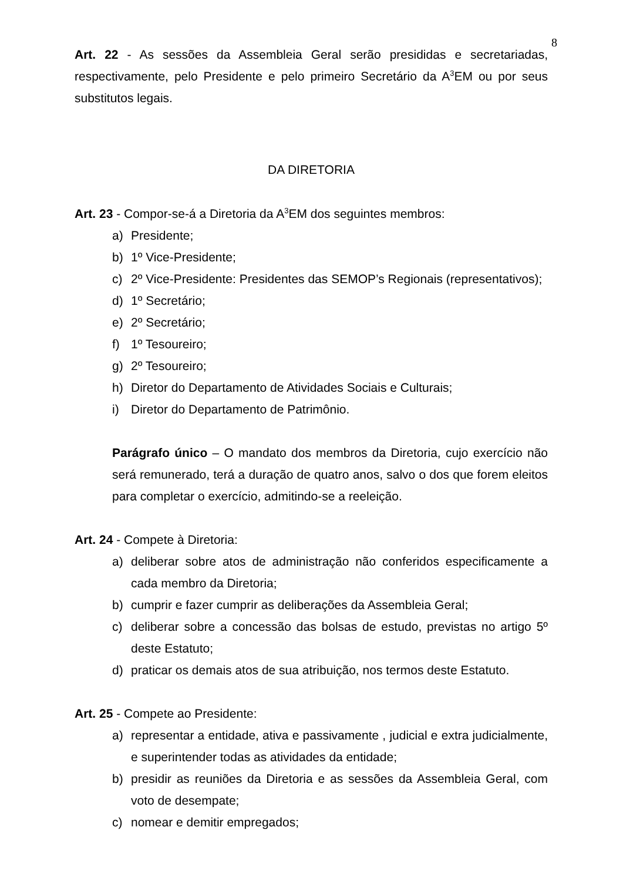8
Art. 22 - As sessões da Assembleia Geral serão presididas e secretariadas, respectivamente, pelo Presidente e pelo primeiro Secretário da A<sup>3</sup>EM ou por seus substitutos legais.
DA DIRETORIA
Art. 23 - Compor-se-á a Diretoria da A<sup>3</sup>EM dos seguintes membros:
a) Presidente;
b) 1º Vice-Presidente;
c) 2º Vice-Presidente: Presidentes das SEMOP’s Regionais (representativos);
d) 1º Secretário;
e) 2º Secretário;
f) 1º Tesoureiro;
g) 2º Tesoureiro;
h) Diretor do Departamento de Atividades Sociais e Culturais;
i) Diretor do Departamento de Patrimônio.
Parágrafo único – O mandato dos membros da Diretoria, cujo exercício não será remunerado, terá a duração de quatro anos, salvo o dos que forem eleitos para completar o exercício, admitindo-se a reeleição.
Art. 24 - Compete à Diretoria:
a) deliberar sobre atos de administração não conferidos especificamente a cada membro da Diretoria;
b) cumprir e fazer cumprir as deliberações da Assembleia Geral;
c) deliberar sobre a concessão das bolsas de estudo, previstas no artigo 5º deste Estatuto;
d) praticar os demais atos de sua atribuição, nos termos deste Estatuto.
Art. 25 - Compete ao Presidente:
a) representar a entidade, ativa e passivamente , judicial e extra judicialmente, e superintender todas as atividades da entidade;
b) presidir as reuniões da Diretoria e as sessões da Assembleia Geral, com voto de desempate;
c) nomear e demitir empregados;